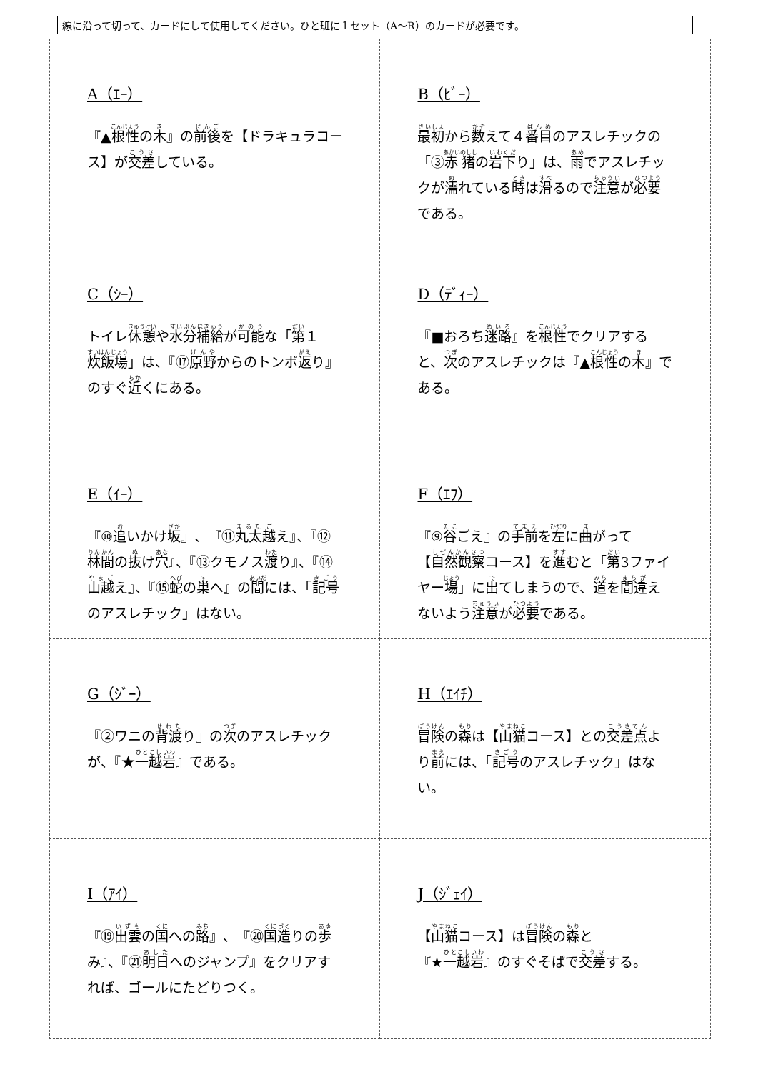線に沿って切って、カードにして使用してください。ひと班に１セット（A～R）のカードが必要です。
| A（ｴｰ） 『▲ 根性 の 木 』の 前後 を【ドラキュラコース】が 交差 している。 | B（ﾋﾞｰ） 最初 から 数 えて４ 番目 のアスレチックの「③ 赤猪 の 岩下 り」は、 雨 でアスレチックが 濡 れている 時 は 滑 るので 注意 が 必要 である。 |
| C（ｼｰ） トイレ 休憩 や 水分補給 が 可能 な「 第 １ 炊飯場 」は、『⑰ 原野 からのトンボ 返 り』のすぐ 近 くにある。 | D（ﾃﾞｨｰ） 『■おろち 迷路 』を 根性 でクリアすると、 次 のアスレチックは『▲ 根性 の 木 』である。 |
| E（ｲｰ） 『⑩ 追 いかけ 坂 』、『⑪ 丸太 越 え』、『⑫ 林間 の 抜 け 穴 』、『⑬クモノス 渡 り』、『⑭ 山越 え』、『⑮ 蛇 の 巣 へ』の 間 には、「 記号 のアスレチック」はない。 | F（ｴﾌ） 『⑨ 谷 ごえ』の 手前 を 左 に 曲 がって【 自然観察 コース】を 進 むと「 第 3ファイヤー 場 」に 出 てしまうので、 道 を 間違 えないよう 注意 が 必要 である。 |
| G（ｼﾞｰ） 『②ワニの 背渡 り』の 次 のアスレチックが、『★ 一越岩 』である。 | H（ｴｲﾁ） 冒険 の 森 は【 山猫 コース】との 交差点 より 前 には、「 記号 のアスレチック」はない。 |
| I（ｱｲ） 『⑲ 出雲 の 国 への 路 』、『⑳ 国造 りの 歩 み』、『㉑ 明日 へのジャンプ』をクリアすれば、ゴールにたどりつく。 | J（ｼﾞｪｲ） 【 山猫 コース】は 冒険 の 森 と 『★ 一越岩 』のすぐそばで 交差 する。 |